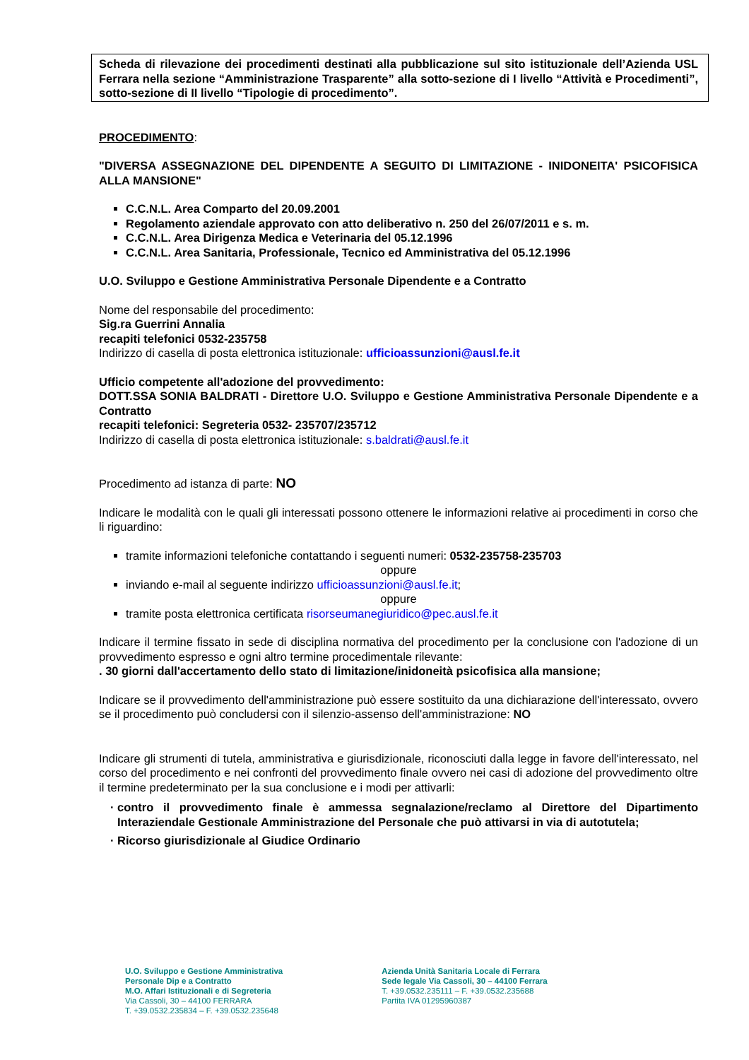Scheda di rilevazione dei procedimenti destinati alla pubblicazione sul sito istituzionale dell’Azienda USL Ferrara nella sezione “Amministrazione Trasparente” alla sotto-sezione di I livello “Attività e Procedimenti”, sotto-sezione di II livello “Tipologie di procedimento”.
PROCEDIMENTO:
"DIVERSA ASSEGNAZIONE DEL DIPENDENTE A SEGUITO DI LIMITAZIONE - INIDONEITA' PSICOFISICA ALLA MANSIONE"
C.C.N.L. Area Comparto del 20.09.2001
Regolamento aziendale approvato con atto deliberativo n. 250 del 26/07/2011 e s. m.
C.C.N.L. Area Dirigenza Medica e Veterinaria del 05.12.1996
C.C.N.L. Area Sanitaria, Professionale, Tecnico ed Amministrativa del 05.12.1996
U.O. Sviluppo e Gestione Amministrativa Personale Dipendente e a Contratto
Nome del responsabile del procedimento:
Sig.ra Guerrini Annalia
recapiti telefonici 0532-235758
Indirizzo di casella di posta elettronica istituzionale: ufficioassunzioni@ausl.fe.it
Ufficio competente all'adozione del provvedimento:
DOTT.SSA SONIA BALDRATI - Direttore U.O. Sviluppo e Gestione Amministrativa Personale Dipendente e a Contratto
recapiti telefonici: Segreteria 0532- 235707/235712
Indirizzo di casella di posta elettronica istituzionale: s.baldrati@ausl.fe.it
Procedimento ad istanza di parte: NO
Indicare le modalità con le quali gli interessati possono ottenere le informazioni relative ai procedimenti in corso che li riguardino:
tramite informazioni telefoniche contattando i seguenti numeri: 0532-235758-235703
oppure
inviando e-mail al seguente indirizzo ufficioassunzioni@ausl.fe.it;
oppure
tramite posta elettronica certificata risorseumanegiuridico@pec.ausl.fe.it
Indicare il termine fissato in sede di disciplina normativa del procedimento per la conclusione con l'adozione di un provvedimento espresso e ogni altro termine procedimentale rilevante:
. 30 giorni dall'accertamento dello stato di limitazione/inidoneità psicofisica alla mansione;
Indicare se il provvedimento dell'amministrazione può essere sostituito da una dichiarazione dell'interessato, ovvero se il procedimento può concludersi con il silenzio-assenso dell'amministrazione: NO
Indicare gli strumenti di tutela, amministrativa e giurisdizionale, riconosciuti dalla legge in favore dell'interessato, nel corso del procedimento e nei confronti del provvedimento finale ovvero nei casi di adozione del provvedimento oltre il termine predeterminato per la sua conclusione e i modi per attivarli:
contro il provvedimento finale è ammessa segnalazione/reclamo al Direttore del Dipartimento Interaziendale Gestionale Amministrazione del Personale che può attivarsi in via di autotutela;
Ricorso giurisdizionale al Giudice Ordinario
U.O. Sviluppo e Gestione Amministrativa
Personale Dip e a Contratto
M.O. Affari Istituzionali e di Segreteria
Via Cassoli, 30 – 44100 FERRARA
T. +39.0532.235834 – F. +39.0532.235648
Azienda Unità Sanitaria Locale di Ferrara
Sede legale Via Cassoli, 30 – 44100 Ferrara
T. +39.0532.235111 – F. +39.0532.235688
Partita IVA 01295960387